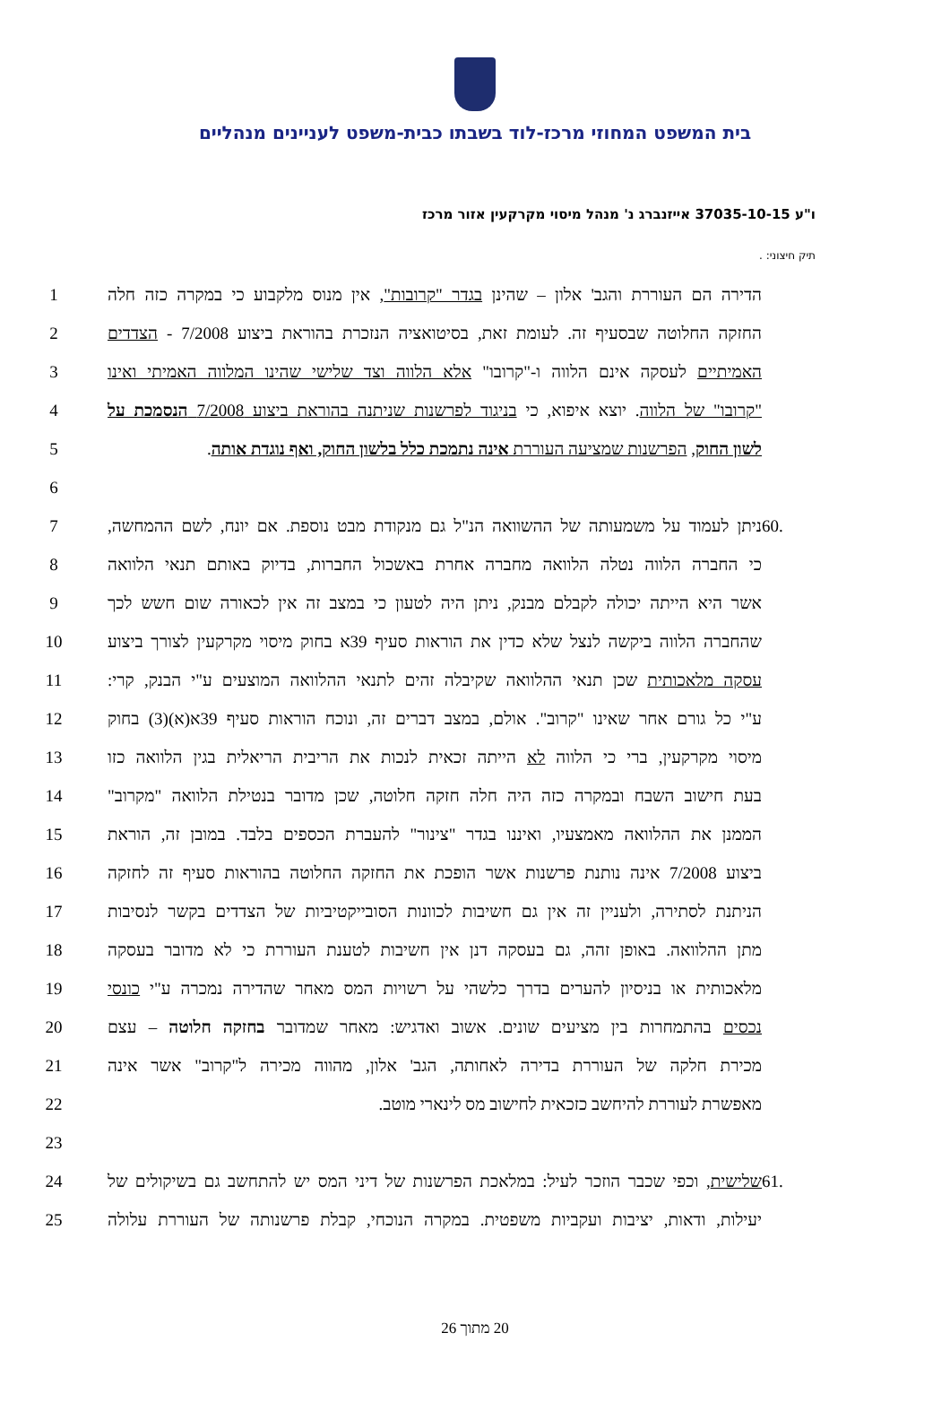בית המשפט המחוזי מרכז-לוד בשבתו כבית-משפט לעניינים מנהליים
ו"ע 37035-10-15 אייזנברג נ' מנהל מיסוי מקרקעין אזור מרכז
תיק חיצוני: .
1 הדירה הם העוררת והגב' אלון – שהינן בגדר "קרובות", אין מנוס מלקבוע כי במקרה כזה חלה
2 החזקה החלוטה שבסעיף זה. לעומת זאת, בסיטואציה הנזכרת בהוראת ביצוע 7/2008 - הצדדים
3 האמיתיים לעסקה אינם הלווה ו-"קרובו" אלא הלווה וצד שלישי שהינו המלווה האמיתי ואינו
4 "קרובו" של הלווה. יוצא איפוא, כי בניגוד לפרשנות שניתנה בהוראת ביצוע 7/2008 הנסמכת על
5 לשון החוק, הפרשנות שמציעה העוררת אינה נתמכת כלל בלשון החוק, ואף נוגדת אותה.
6
7 ניתן לעמוד על משמעותה של ההשוואה הנ"ל גם מנקודת מבט נוספת. אם יונח, לשם ההמחשה,.60
8 כי החברה הלווה נטלה הלוואה מחברה אחרת באשכול החברות, בדיוק באותם תנאי הלוואה
9 אשר היא הייתה יכולה לקבלם מבנק, ניתן היה לטעון כי במצב זה אין לכאורה שום חשש לכך
10 שהחברה הלווה ביקשה לנצל שלא כדין את הוראות סעיף 39א בחוק מיסוי מקרקעין לצורך ביצוע
11 עסקה מלאכותית שכן תנאי ההלוואה שקיבלה זהים לתנאי ההלוואה המוצעים ע"י הבנק, קרי:
12 ע"י כל גורם אחר שאינו "קרוב". אולם, במצב דברים זה, ונוכח הוראות סעיף 39א(א)(3) בחוק
13 מיסוי מקרקעין, ברי כי הלווה לא הייתה זכאית לנכות את הריבית הריאלית בגין הלוואה כזו
14 בעת חישוב השבח ובמקרה כזה היה חלה חזקה חלוטה, שכן מדובר בנטילת הלוואה "מקרוב"
15 הממנן את ההלוואה מאמצעיו, ואיננו בגדר "צינור" להעברת הכספים בלבד. במובן זה, הוראת
16 ביצוע 7/2008 אינה נותנת פרשנות אשר הופכת את החזקה החלוטה בהוראות סעיף זה לחזקה
17 הניתנת לסתירה, ולעניין זה אין גם חשיבות לכוונות הסובייקטיביות של הצדדים בקשר לנסיבות
18 מתן ההלוואה. באופן זהה, גם בעסקה דנן אין חשיבות לטענת העוררת כי לא מדובר בעסקה
19 מלאכותית או בניסיון להערים בדרך כלשהי על רשויות המס מאחר שהדירה נמכרה ע"י כונסי
20 נכסים בהתמחרות בין מציעים שונים. אשוב ואדגיש: מאחר שמדובר בחזקה חלוטה – עצם
21 מכירת חלקה של העוררת בדירה לאחותה, הגב' אלון, מהווה מכירה ל"קרוב" אשר אינה
22 מאפשרת לעוררת להיחשב כזכאית לחישוב מס לינארי מוטב.
23
24 שלישית, וכפי שכבר הוזכר לעיל: במלאכת הפרשנות של דיני המס יש להתחשב גם בשיקולים של.61
25 יעילות, ודאות, יציבות ועקביות משפטית. במקרה הנוכחי, קבלת פרשנותה של העוררת עלולה
20 מתוך 26